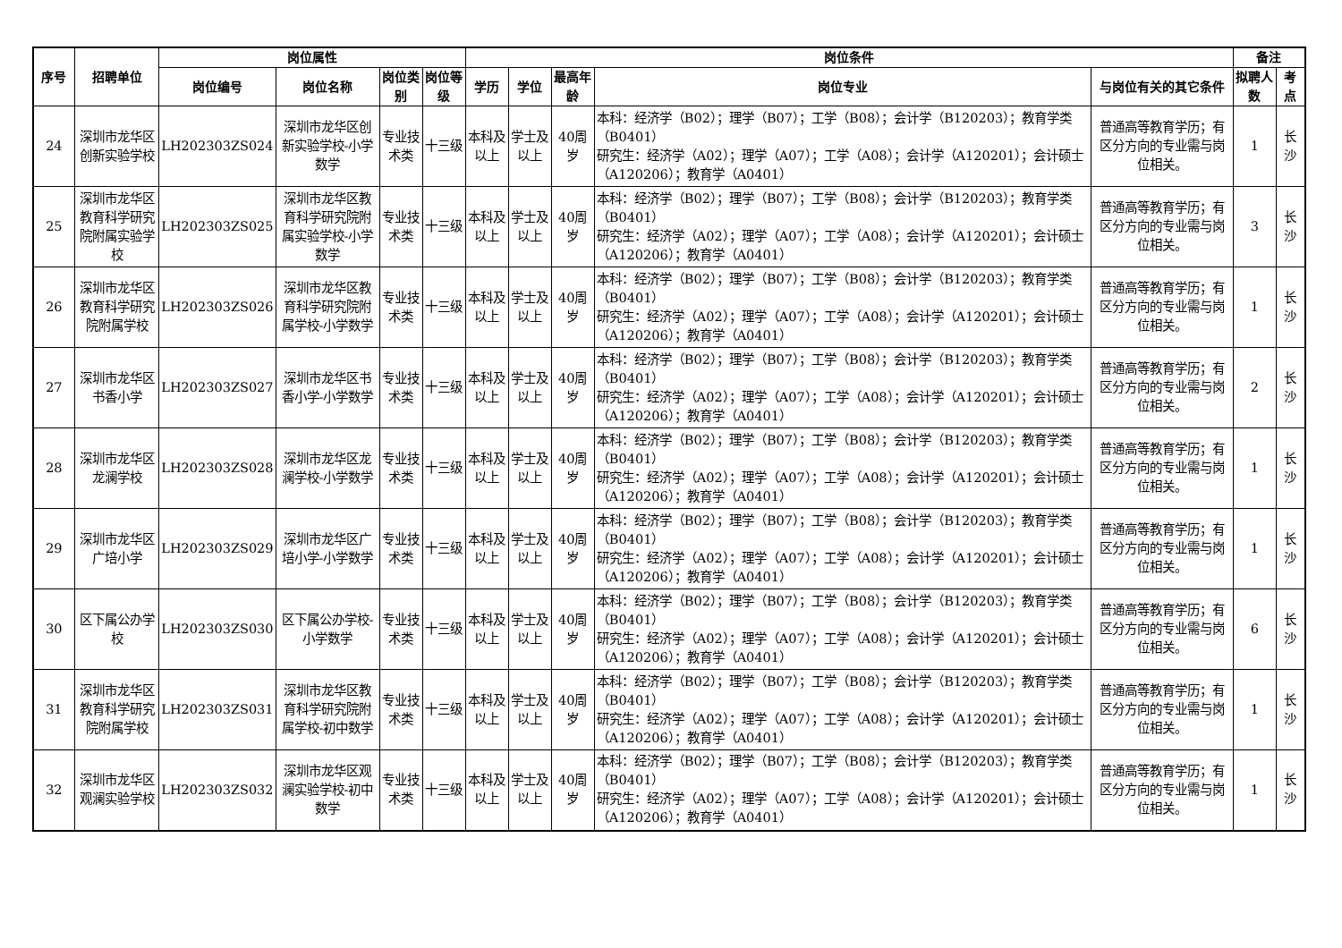| 序号 | 招聘单位 | 岗位属性 | | | | 岗位条件 | | | | | 备注 | |
| --- | --- | --- | --- | --- | --- | --- | --- | --- | --- | --- | --- | --- |
| | | 岗位编号 | 岗位名称 | 岗位类别 | 岗位等级 | 学历 | 学位 | 最高年龄 | 岗位专业 | 与岗位有关的其它条件 | 拟聘人数 | 考点 |
| 24 | 深圳市龙华区创新实验学校 | LH202303ZS024 | 深圳市龙华区创新实验学校-小学数学 | 专业技术类 | 十三级 | 本科及以上 | 学士及以上 | 40周岁 | 本科：经济学（B02）；理学（B07）；工学（B08）；会计学（B120203）；教育学类（B0401） 研究生：经济学（A02）；理学（A07）；工学（A08）；会计学（A120201）；会计硕士（A120206）；教育学（A0401） | 普通高等教育学历；有区分方向的专业需与岗位相关。 | 1 | 长沙 |
| 25 | 深圳市龙华区教育科学研究院附属实验学校 | LH202303ZS025 | 深圳市龙华区教育科学研究院附属实验学校-小学数学 | 专业技术类 | 十三级 | 本科及以上 | 学士及以上 | 40周岁 | 本科：经济学（B02）；理学（B07）；工学（B08）；会计学（B120203）；教育学类（B0401） 研究生：经济学（A02）；理学（A07）；工学（A08）；会计学（A120201）；会计硕士（A120206）；教育学（A0401） | 普通高等教育学历；有区分方向的专业需与岗位相关。 | 3 | 长沙 |
| 26 | 深圳市龙华区教育科学研究院附属学校 | LH202303ZS026 | 深圳市龙华区教育科学研究院附属学校-小学数学 | 专业技术类 | 十三级 | 本科及以上 | 学士及以上 | 40周岁 | 本科：经济学（B02）；理学（B07）；工学（B08）；会计学（B120203）；教育学类（B0401） 研究生：经济学（A02）；理学（A07）；工学（A08）；会计学（A120201）；会计硕士（A120206）；教育学（A0401） | 普通高等教育学历；有区分方向的专业需与岗位相关。 | 1 | 长沙 |
| 27 | 深圳市龙华区书香小学 | LH202303ZS027 | 深圳市龙华区书香小学-小学数学 | 专业技术类 | 十三级 | 本科及以上 | 学士及以上 | 40周岁 | 本科：经济学（B02）；理学（B07）；工学（B08）；会计学（B120203）；教育学类（B0401） 研究生：经济学（A02）；理学（A07）；工学（A08）；会计学（A120201）；会计硕士（A120206）；教育学（A0401） | 普通高等教育学历；有区分方向的专业需与岗位相关。 | 2 | 长沙 |
| 28 | 深圳市龙华区龙澜学校 | LH202303ZS028 | 深圳市龙华区龙澜学校-小学数学 | 专业技术类 | 十三级 | 本科及以上 | 学士及以上 | 40周岁 | 本科：经济学（B02）；理学（B07）；工学（B08）；会计学（B120203）；教育学类（B0401） 研究生：经济学（A02）；理学（A07）；工学（A08）；会计学（A120201）；会计硕士（A120206）；教育学（A0401） | 普通高等教育学历；有区分方向的专业需与岗位相关。 | 1 | 长沙 |
| 29 | 深圳市龙华区广培小学 | LH202303ZS029 | 深圳市龙华区广培小学-小学数学 | 专业技术类 | 十三级 | 本科及以上 | 学士及以上 | 40周岁 | 本科：经济学（B02）；理学（B07）；工学（B08）；会计学（B120203）；教育学类（B0401） 研究生：经济学（A02）；理学（A07）；工学（A08）；会计学（A120201）；会计硕士（A120206）；教育学（A0401） | 普通高等教育学历；有区分方向的专业需与岗位相关。 | 1 | 长沙 |
| 30 | 区下属公办学校 | LH202303ZS030 | 区下属公办学校-小学数学 | 专业技术类 | 十三级 | 本科及以上 | 学士及以上 | 40周岁 | 本科：经济学（B02）；理学（B07）；工学（B08）；会计学（B120203）；教育学类（B0401） 研究生：经济学（A02）；理学（A07）；工学（A08）；会计学（A120201）；会计硕士（A120206）；教育学（A0401） | 普通高等教育学历；有区分方向的专业需与岗位相关。 | 6 | 长沙 |
| 31 | 深圳市龙华区教育科学研究院附属学校 | LH202303ZS031 | 深圳市龙华区教育科学研究院附属学校-初中数学 | 专业技术类 | 十三级 | 本科及以上 | 学士及以上 | 40周岁 | 本科：经济学（B02）；理学（B07）；工学（B08）；会计学（B120203）；教育学类（B0401） 研究生：经济学（A02）；理学（A07）；工学（A08）；会计学（A120201）；会计硕士（A120206）；教育学（A0401） | 普通高等教育学历；有区分方向的专业需与岗位相关。 | 1 | 长沙 |
| 32 | 深圳市龙华区观澜实验学校 | LH202303ZS032 | 深圳市龙华区观澜实验学校-初中数学 | 专业技术类 | 十三级 | 本科及以上 | 学士及以上 | 40周岁 | 本科：经济学（B02）；理学（B07）；工学（B08）；会计学（B120203）；教育学类（B0401） 研究生：经济学（A02）；理学（A07）；工学（A08）；会计学（A120201）；会计硕士（A120206）；教育学（A0401） | 普通高等教育学历；有区分方向的专业需与岗位相关。 | 1 | 长沙 |